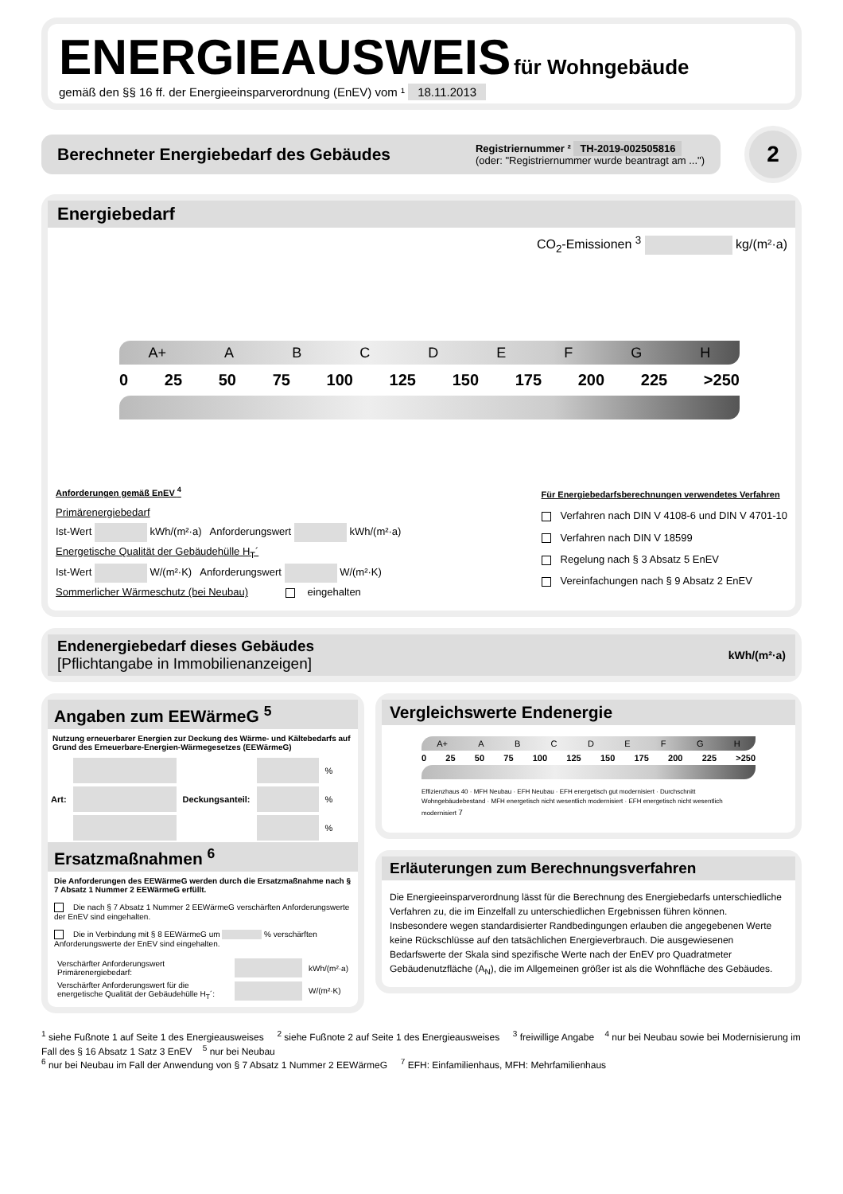ENERGIEAUSWEIS für Wohngebäude
gemäß den §§ 16 ff. der Energieeinsparverordnung (EnEV) vom ¹ 18.11.2013
Berechneter Energiebedarf des Gebäudes
Registriernummer ² TH-2019-002505816
(oder: "Registriernummer wurde beantragt am ...")
2
Energiebedarf
CO<sub>2</sub>-Emissionen <sup>3</sup> kg/(m²·a)
A+ ABCDEFGH
0 25 50 75 100 125 150 175 200 225 >250
Anforderungen gemäß EnEV <sup>4</sup>
Primärenergiebedarf
Ist-Wert kWh/(m²·a) Anforderungswert kWh/(m²·a)
Energetische Qualität der Gebäudehülle H<sub>T</sub>´
Ist-Wert W/(m²·K) Anforderungswert W/(m²·K)
Sommerlicher Wärmeschutz (bei Neubau) eingehalten
Für Energiebedarfsberechnungen verwendetes Verfahren
Verfahren nach DIN V 4108-6 und DIN V 4701-10
Verfahren nach DIN V 18599
Regelung nach § 3 Absatz 5 EnEV
Vereinfachungen nach § 9 Absatz 2 EnEV
Endenergiebedarf dieses Gebäudes
[Pflichtangabe in Immobilienanzeigen]
kWh/(m²·a)
Angaben zum EEWärmeG <sup>5</sup>
Nutzung erneuerbarer Energien zur Deckung des Wärme- und Kältebedarfs auf Grund des Erneuerbare-Energien-Wärmegesetzes (EEWärmeG)
| Art: | | Deckungsanteil: | | % |
| | | | | % |
| | | | | % |
Ersatzmaßnahmen <sup>6</sup>
Die Anforderungen des EEWärmeG werden durch die Ersatzmaßnahme nach § 7 Absatz 1 Nummer 2 EEWärmeG erfüllt.
Die nach § 7 Absatz 1 Nummer 2 EEWärmeG verschärften Anforderungswerte der EnEV sind eingehalten.
Die in Verbindung mit § 8 EEWärmeG um % verschärften Anforderungswerte der EnEV sind eingehalten.
| Verschärfter Anforderungswert Primärenergiebedarf: | | kWh/(m²·a) |
| Verschärfter Anforderungswert für die energetische Qualität der Gebäudehülle H<sub>T</sub>´: | | W/(m²·K) |
Vergleichswerte Endenergie
A+ ABCDEFGH
0 25 50 75 100 125 150 175 200 225 >250
Effizienzhaus 40 · MFH Neubau · EFH Neubau · EFH energetisch gut modernisiert · Durchschnitt Wohngebäudebestand · MFH energetisch nicht wesentlich modernisiert · EFH energetisch nicht wesentlich modernisiert 7
Erläuterungen zum Berechnungsverfahren
Die Energieeinsparverordnung lässt für die Berechnung des Energiebedarfs unterschiedliche Verfahren zu, die im Einzelfall zu unterschiedlichen Ergebnissen führen können. Insbesondere wegen standardisierter Randbedingungen erlauben die angegebenen Werte keine Rückschlüsse auf den tatsächlichen Energieverbrauch. Die ausgewiesenen Bedarfswerte der Skala sind spezifische Werte nach der EnEV pro Quadratmeter Gebäudenutzfläche (A<sub>N</sub>), die im Allgemeinen größer ist als die Wohnfläche des Gebäudes.
<sup>1</sup> siehe Fußnote 1 auf Seite 1 des Energieausweises <sup>2</sup> siehe Fußnote 2 auf Seite 1 des Energieausweises <sup>3</sup> freiwillige Angabe <sup>4</sup> nur bei Neubau sowie bei Modernisierung im Fall des § 16 Absatz 1 Satz 3 EnEV <sup>5</sup> nur bei Neubau
<sup>6</sup> nur bei Neubau im Fall der Anwendung von § 7 Absatz 1 Nummer 2 EEWärmeG <sup>7</sup> EFH: Einfamilienhaus, MFH: Mehrfamilienhaus